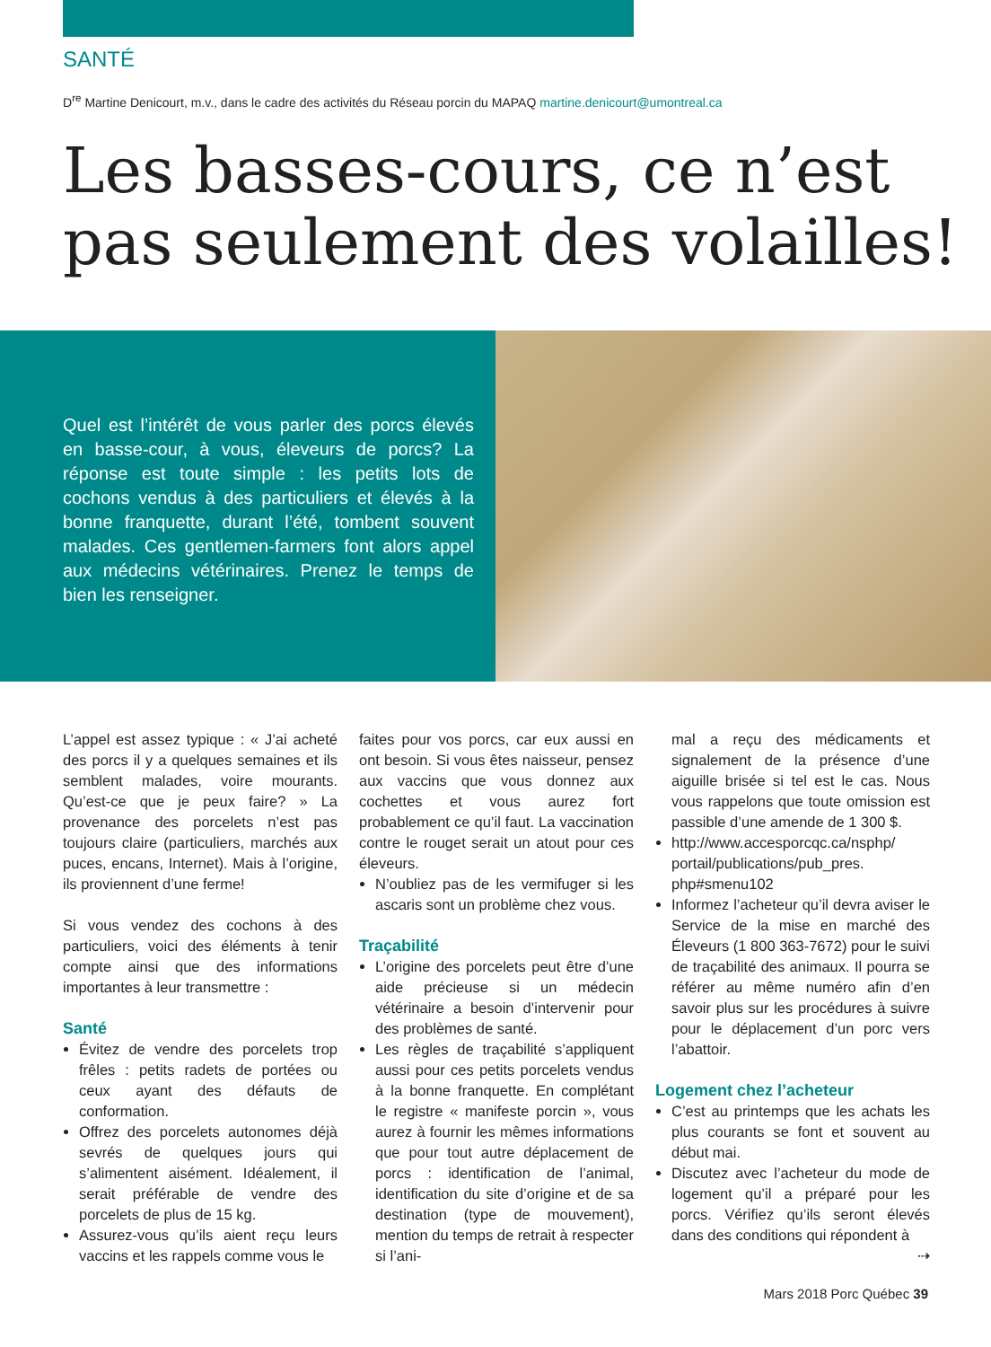SANTÉ
D<sup>re</sup> Martine Denicourt, m.v., dans le cadre des activités du Réseau porcin du MAPAQ martine.denicourt@umontreal.ca
Les basses-cours, ce n’est pas seulement des volailles!
Quel est l’intérêt de vous parler des porcs élevés en basse-cour, à vous, éleveurs de porcs? La réponse est toute simple : les petits lots de cochons vendus à des particuliers et élevés à la bonne franquette, durant l’été, tombent souvent malades. Ces gentlemen-farmers font alors appel aux médecins vétérinaires. Prenez le temps de bien les renseigner.
L’appel est assez typique : « J’ai acheté des porcs il y a quelques semaines et ils semblent malades, voire mourants. Qu’est-ce que je peux faire? » La provenance des porcelets n’est pas toujours claire (particuliers, marchés aux puces, encans, Internet). Mais à l’origine, ils proviennent d’une ferme!
Si vous vendez des cochons à des particuliers, voici des éléments à tenir compte ainsi que des informations importantes à leur transmettre :
Santé
Évitez de vendre des porcelets trop frêles : petits radets de portées ou ceux ayant des défauts de conformation.
Offrez des porcelets autonomes déjà sevrés de quelques jours qui s’alimentent aisément. Idéalement, il serait préférable de vendre des porcelets de plus de 15 kg.
Assurez-vous qu’ils aient reçu leurs vaccins et les rappels comme vous le
faites pour vos porcs, car eux aussi en ont besoin. Si vous êtes naisseur, pensez aux vaccins que vous donnez aux cochettes et vous aurez fort probablement ce qu’il faut. La vaccination contre le rouget serait un atout pour ces éleveurs.
N’oubliez pas de les vermifuger si les ascaris sont un problème chez vous.
Traçabilité
L’origine des porcelets peut être d’une aide précieuse si un médecin vétérinaire a besoin d’intervenir pour des problèmes de santé.
Les règles de traçabilité s’appliquent aussi pour ces petits porcelets vendus à la bonne franquette. En complétant le registre « manifeste porcin », vous aurez à fournir les mêmes informations que pour tout autre déplacement de porcs : identification de l’animal, identification du site d’origine et de sa destination (type de mouvement), mention du temps de retrait à respecter si l’ani-
mal a reçu des médicaments et signalement de la présence d’une aiguille brisée si tel est le cas. Nous vous rappelons que toute omission est passible d’une amende de 1 300 $.
http://www.accesporcqc.ca/nsphp/ portail/publications/pub_pres. php#smenu102
Informez l’acheteur qu’il devra aviser le Service de la mise en marché des Éleveurs (1 800 363-7672) pour le suivi de traçabilité des animaux. Il pourra se référer au même numéro afin d’en savoir plus sur les procédures à suivre pour le déplacement d’un porc vers l’abattoir.
Logement chez l’acheteur
C’est au printemps que les achats les plus courants se font et souvent au début mai.
Discutez avec l’acheteur du mode de logement qu’il a préparé pour les porcs. Vérifiez qu’ils seront élevés dans des conditions qui répondent à
⇢
Mars 2018 Porc Québec 39